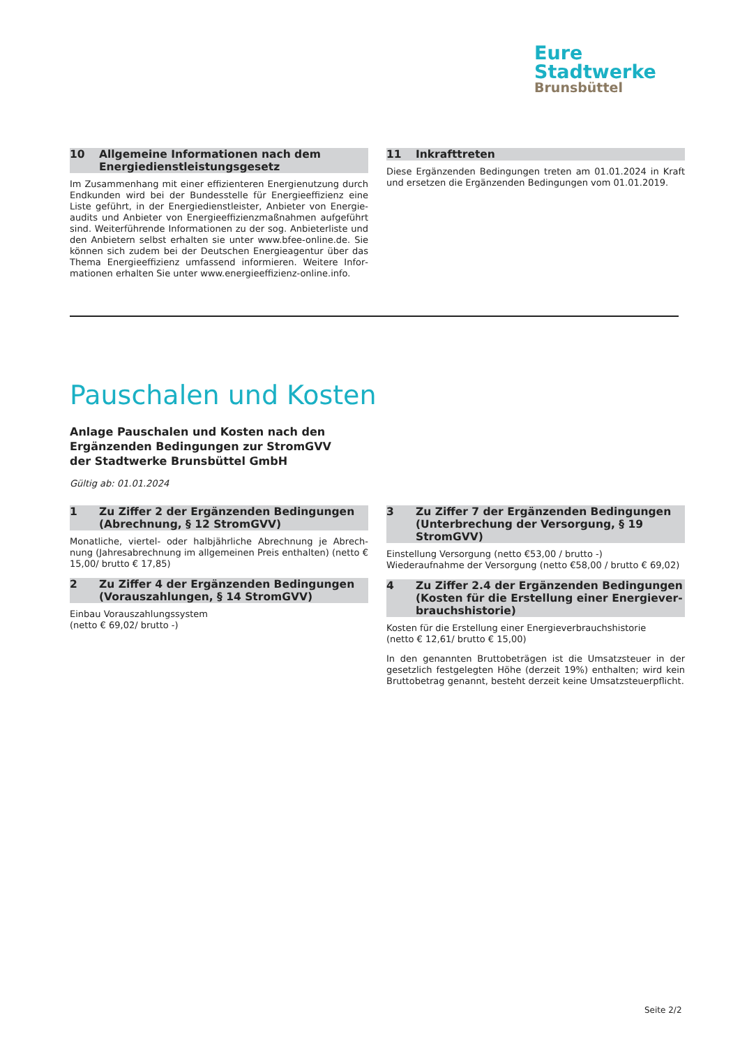Eure
Stadtwerke
Brunsbüttel
10 Allgemeine Informationen nach dem Energiedienstleistungsgesetz
Im Zusammenhang mit einer effizienteren Energienutzung durch Endkunden wird bei der Bundesstelle für Energieeffizienz eine Liste geführt, in der Energiedienstleister, Anbieter von Energie­audits und Anbieter von Energieeffizienzmaßnahmen aufgeführt sind. Weiterführende Informationen zu der sog. Anbieterliste und den Anbietern selbst erhalten sie unter www.bfee-online.de. Sie können sich zudem bei der Deutschen Energieagentur über das Thema Energieeffizienz umfassend informieren. Weitere Infor­mationen erhalten Sie unter www.energieeffizienz-online.info.
11 Inkrafttreten
Diese Ergänzenden Bedingungen treten am 01.01.2024 in Kraft und ersetzen die Ergänzenden Bedingungen vom 01.01.2019.
Pauschalen und Kosten
Anlage Pauschalen und Kosten nach den
Ergänzenden Bedingungen zur StromGVV
der Stadtwerke Brunsbüttel GmbH
Gültig ab: 01.01.2024
1 Zu Ziffer 2 der Ergänzenden Bedingungen (Abrechnung, § 12 StromGVV)
Monatliche, viertel- oder halbjährliche Abrechnung je Abrech­nung (Jahresabrechnung im allgemeinen Preis enthalten) (netto € 15,00/ brutto € 17,85)
2 Zu Ziffer 4 der Ergänzenden Bedingungen (Vorauszahlungen, § 14 StromGVV)
Einbau Vorauszahlungssystem
(netto € 69,02/ brutto -)
3 Zu Ziffer 7 der Ergänzenden Bedingungen (Unterbrechung der Versorgung, § 19 StromGVV)
Einstellung Versorgung (netto €53,00 / brutto -)
Wiederaufnahme der Versorgung (netto €58,00 / brutto € 69,02)
4 Zu Ziffer 2.4 der Ergänzenden Bedingungen (Kosten für die Erstellung einer Energiever­brauchshistorie)
Kosten für die Erstellung einer Energieverbrauchshistorie
(netto € 12,61/ brutto € 15,00)
In den genannten Bruttobeträgen ist die Umsatzsteuer in der gesetzlich festgelegten Höhe (derzeit 19%) enthalten; wird kein Bruttobetrag genannt, besteht derzeit keine Umsatzsteuerpflicht.
Seite 2/2